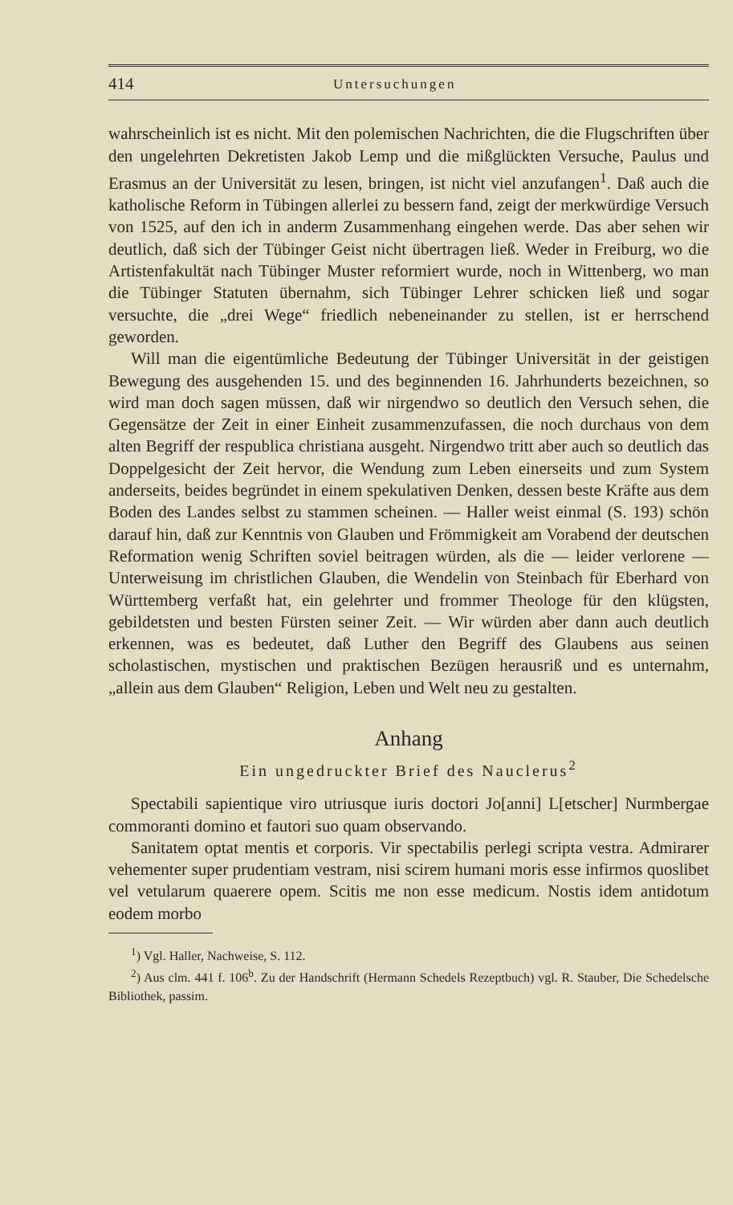414 Untersuchungen
wahrscheinlich ist es nicht. Mit den polemischen Nachrichten, die die Flugschriften über den ungelehrten Dekretisten Jakob Lemp und die mißglückten Versuche, Paulus und Erasmus an der Universität zu lesen, bringen, ist nicht viel anzufangen<sup>1</sup>. Daß auch die katholische Reform in Tübingen allerlei zu bessern fand, zeigt der merkwürdige Versuch von 1525, auf den ich in anderm Zusammenhang eingehen werde. Das aber sehen wir deutlich, daß sich der Tübinger Geist nicht übertragen ließ. Weder in Freiburg, wo die Artistenfakultät nach Tübinger Muster reformiert wurde, noch in Wittenberg, wo man die Tübinger Statuten übernahm, sich Tübinger Lehrer schicken ließ und sogar versuchte, die „drei Wege“ friedlich nebeneinander zu stellen, ist er herrschend geworden.
Will man die eigentümliche Bedeutung der Tübinger Universität in der geistigen Bewegung des ausgehenden 15. und des beginnenden 16. Jahrhunderts bezeichnen, so wird man doch sagen müssen, daß wir nirgendwo so deutlich den Versuch sehen, die Gegensätze der Zeit in einer Einheit zusammenzufassen, die noch durchaus von dem alten Begriff der respublica christiana ausgeht. Nirgendwo tritt aber auch so deutlich das Doppelgesicht der Zeit hervor, die Wendung zum Leben einerseits und zum System anderseits, beides begründet in einem spekulativen Denken, dessen beste Kräfte aus dem Boden des Landes selbst zu stammen scheinen. — Haller weist einmal (S. 193) schön darauf hin, daß zur Kenntnis von Glauben und Frömmigkeit am Vorabend der deutschen Reformation wenig Schriften soviel beitragen würden, als die — leider verlorene — Unterweisung im christlichen Glauben, die Wendelin von Steinbach für Eberhard von Württemberg verfaßt hat, ein gelehrter und frommer Theologe für den klügsten, gebildetsten und besten Fürsten seiner Zeit. — Wir würden aber dann auch deutlich erkennen, was es bedeutet, daß Luther den Begriff des Glaubens aus seinen scholastischen, mystischen und praktischen Bezügen herausriß und es unternahm, „allein aus dem Glauben“ Religion, Leben und Welt neu zu gestalten.
Anhang
Ein ungedruckter Brief des Nauclerus<sup>2</sup>
Spectabili sapientique viro utriusque iuris doctori Jo[anni] L[etscher] Nurmbergae commoranti domino et fautori suo quam observando.
Sanitatem optat mentis et corporis. Vir spectabilis perlegi scripta vestra. Admirarer vehementer super prudentiam vestram, nisi scirem humani moris esse infirmos quoslibet vel vetularum quaerere opem. Scitis me non esse medicum. Nostis idem antidotum eodem morbo
<sup>1</sup>) Vgl. Haller, Nachweise, S. 112.
<sup>2</sup>) Aus clm. 441 f. 106<sup>b</sup>. Zu der Handschrift (Hermann Schedels Rezeptbuch) vgl. R. Stauber, Die Schedelsche Bibliothek, passim.